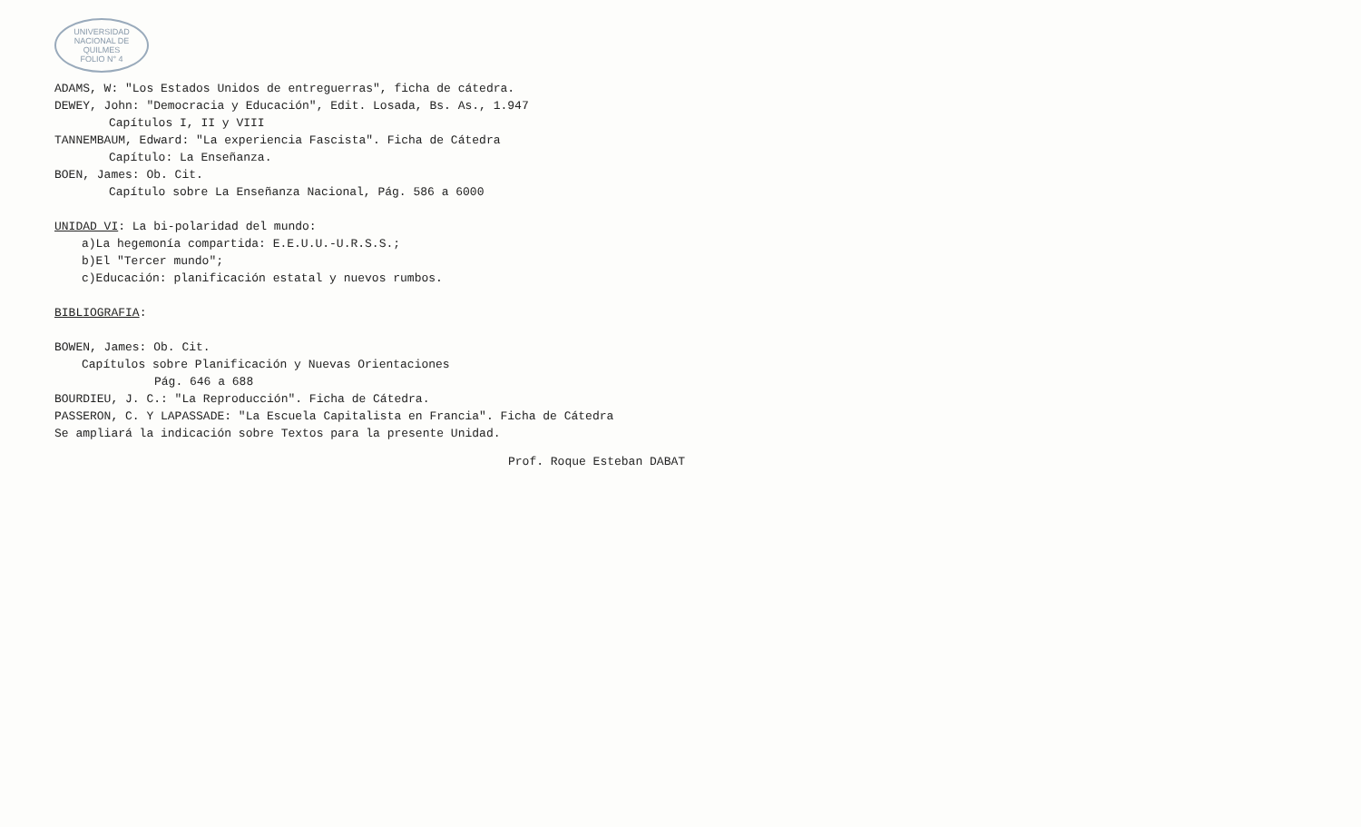UNIVERSIDAD NACIONAL DE QUILMES
FOLIO N° 4
ADAMS, W: "Los Estados Unidos de entreguerras", ficha de cátedra.
DEWEY, John: "Democracia y Educación", Edit. Losada, Bs. As., 1.947
Capítulos I, II y VIII
TANNEMBAUM, Edward: "La experiencia Fascista". Ficha de Cátedra
Capítulo: La Enseñanza.
BOEN, James: Ob. Cit.
Capítulo sobre La Enseñanza Nacional, Pág. 586 a 6000
UNIDAD VI: La bi-polaridad del mundo:
a)La hegemonía compartida: E.E.U.U.-U.R.S.S.;
b)El "Tercer mundo";
c)Educación: planificación estatal y nuevos rumbos.
BIBLIOGRAFIA:
BOWEN, James: Ob. Cit.
Capítulos sobre Planificación y Nuevas Orientaciones
Pág. 646 a 688
BOURDIEU, J. C.: "La Reproducción". Ficha de Cátedra.
PASSERON, C. Y LAPASSADE: "La Escuela Capitalista en Francia". Ficha de Cátedra
Se ampliará la indicación sobre Textos para la presente Unidad.
Prof. Roque Esteban DABAT